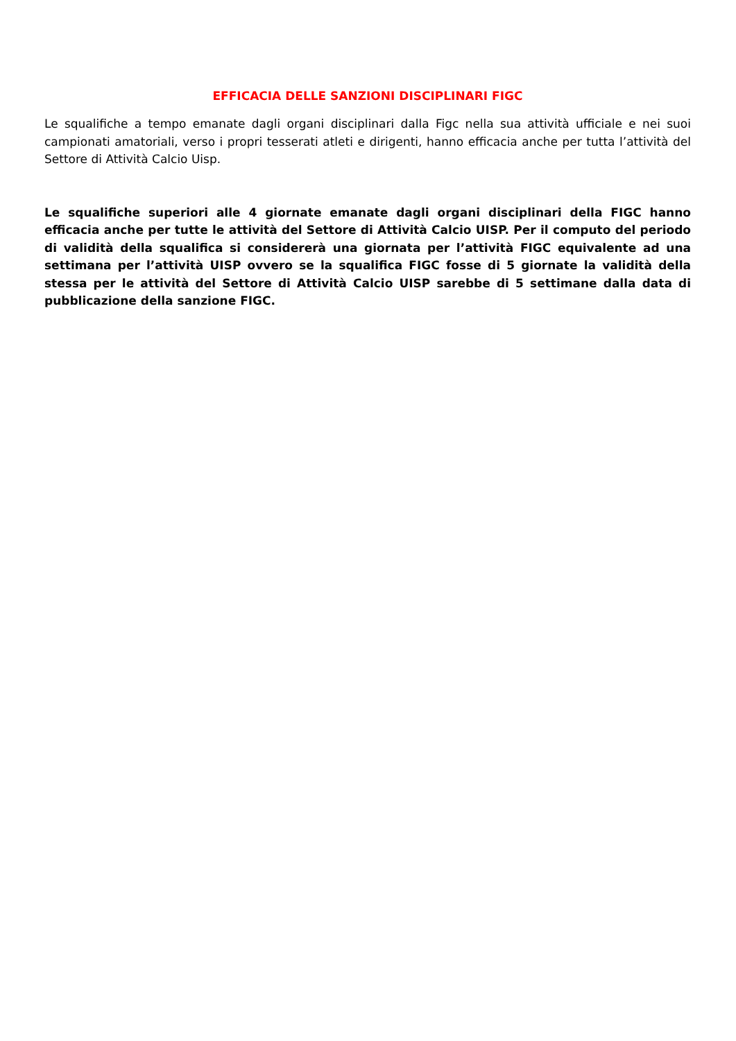EFFICACIA DELLE SANZIONI DISCIPLINARI FIGC
Le squalifiche a tempo emanate dagli organi disciplinari dalla Figc nella sua attività ufficiale e nei suoi campionati amatoriali, verso i propri tesserati atleti e dirigenti, hanno efficacia anche per tutta l’attività del Settore di Attività Calcio Uisp.
Le squalifiche superiori alle 4 giornate emanate dagli organi disciplinari della FIGC hanno efficacia anche per tutte le attività del Settore di Attività Calcio UISP. Per il computo del periodo di validità della squalifica si considererà una giornata per l’attività FIGC equivalente ad una settimana per l’attività UISP ovvero se la squalifica FIGC fosse di 5 giornate la validità della stessa per le attività del Settore di Attività Calcio UISP sarebbe di 5 settimane dalla data di pubblicazione della sanzione FIGC.